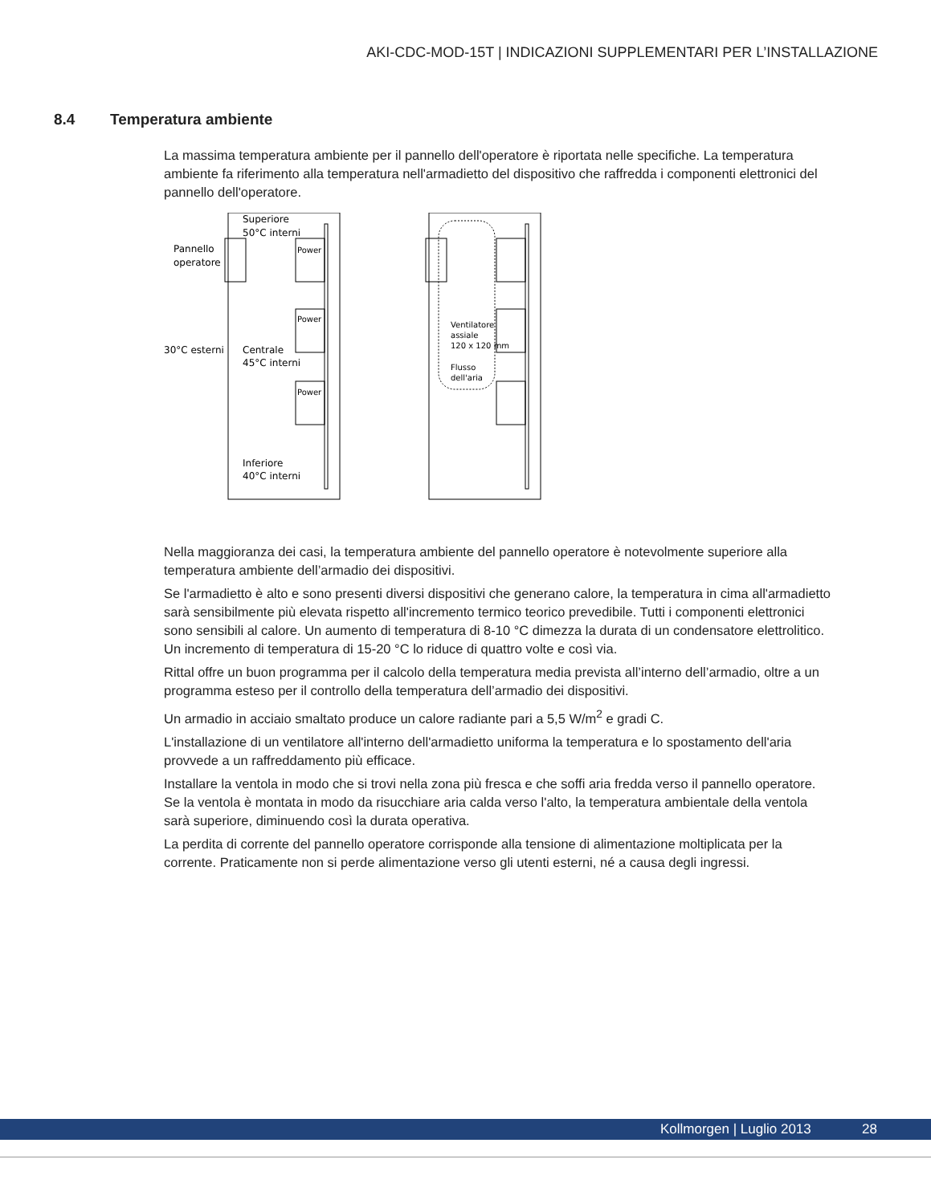AKI-CDC-MOD-15T | INDICAZIONI SUPPLEMENTARI PER L’INSTALLAZIONE
8.4 Temperatura ambiente
La massima temperatura ambiente per il pannello dell'operatore è riportata nelle specifiche. La temperatura ambiente fa riferimento alla temperatura nell'armadietto del dispositivo che raffredda i componenti elettronici del pannello dell'operatore.
Superiore
50°C interni
Pannello
operatore
30°C esterni
Centrale
45°C interni
Inferiore
40°C interni
Power
Power
Power
Ventilatore
assiale
120 x 120 mm
Flusso
dell'aria
Nella maggioranza dei casi, la temperatura ambiente del pannello operatore è notevolmente superiore alla temperatura ambiente dell’armadio dei dispositivi.
Se l'armadietto è alto e sono presenti diversi dispositivi che generano calore, la temperatura in cima all'armadietto sarà sensibilmente più elevata rispetto all'incremento termico teorico prevedibile. Tutti i componenti elettronici sono sensibili al calore. Un aumento di temperatura di 8-10 °C dimezza la durata di un condensatore elettrolitico. Un incremento di temperatura di 15-20 °C lo riduce di quattro volte e così via.
Rittal offre un buon programma per il calcolo della temperatura media prevista all’interno dell’armadio, oltre a un programma esteso per il controllo della temperatura dell’armadio dei dispositivi.
Un armadio in acciaio smaltato produce un calore radiante pari a 5,5 W/m<sup>2</sup> e gradi C.
L'installazione di un ventilatore all'interno dell'armadietto uniforma la temperatura e lo spostamento dell'aria provvede a un raffreddamento più efficace.
Installare la ventola in modo che si trovi nella zona più fresca e che soffi aria fredda verso il pannello operatore. Se la ventola è montata in modo da risucchiare aria calda verso l'alto, la temperatura ambientale della ventola sarà superiore, diminuendo così la durata operativa.
La perdita di corrente del pannello operatore corrisponde alla tensione di alimentazione moltiplicata per la corrente. Praticamente non si perde alimentazione verso gli utenti esterni, né a causa degli ingressi.
Kollmorgen | Luglio 2013 28